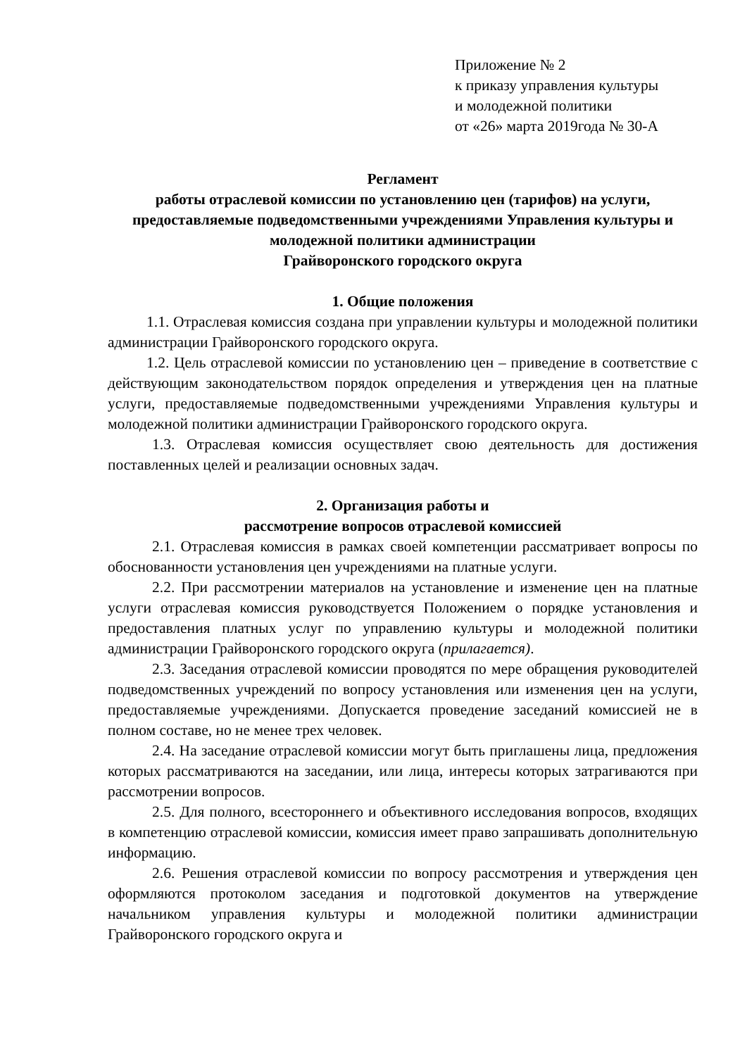Приложение № 2
к приказу управления культуры
и молодежной политики
от «26» марта 2019года № 30-А
Регламент
работы отраслевой комиссии по установлению цен (тарифов) на услуги, предоставляемые подведомственными учреждениями Управления культуры и молодежной политики администрации
Грайворонского городского округа
1. Общие положения
1.1. Отраслевая комиссия создана при управлении культуры и молодежной политики администрации Грайворонского городского округа.
1.2. Цель отраслевой комиссии по установлению цен – приведение в соответствие с действующим законодательством порядок определения и утверждения цен на платные услуги, предоставляемые подведомственными учреждениями Управления культуры и молодежной политики администрации Грайворонского городского округа.
1.3. Отраслевая комиссия осуществляет свою деятельность для достижения поставленных целей и реализации основных задач.
2. Организация работы и
рассмотрение вопросов отраслевой комиссией
2.1. Отраслевая комиссия в рамках своей компетенции рассматривает вопросы по обоснованности установления цен учреждениями на платные услуги.
2.2. При рассмотрении материалов на установление и изменение цен на платные услуги отраслевая комиссия руководствуется Положением о порядке установления и предоставления платных услуг по управлению культуры и молодежной политики администрации Грайворонского городского округа (прилагается).
2.3. Заседания отраслевой комиссии проводятся по мере обращения руководителей подведомственных учреждений по вопросу установления или изменения цен на услуги, предоставляемые учреждениями. Допускается проведение заседаний комиссией не в полном составе, но не менее трех человек.
2.4. На заседание отраслевой комиссии могут быть приглашены лица, предложения которых рассматриваются на заседании, или лица, интересы которых затрагиваются при рассмотрении вопросов.
2.5. Для полного, всестороннего и объективного исследования вопросов, входящих в компетенцию отраслевой комиссии, комиссия имеет право запрашивать дополнительную информацию.
2.6. Решения отраслевой комиссии по вопросу рассмотрения и утверждения цен оформляются протоколом заседания и подготовкой документов на утверждение начальником управления культуры и молодежной политики администрации Грайворонского городского округа и